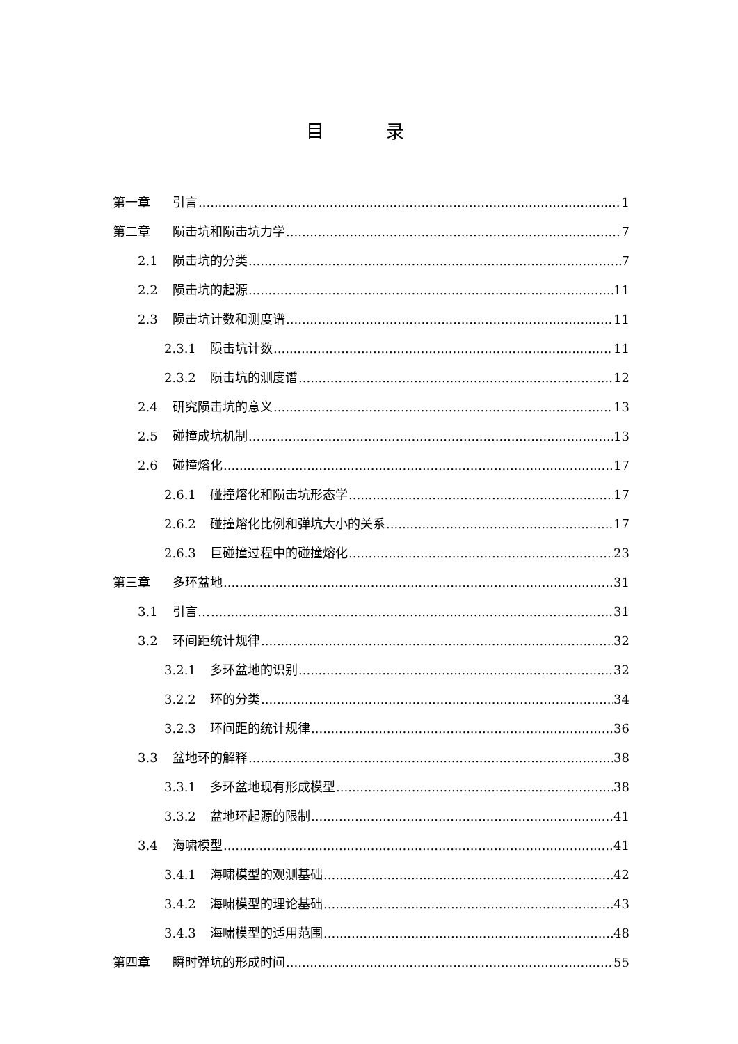目 录
第一章 引言 1
第二章 陨击坑和陨击坑力学 7
2.1 陨击坑的分类 7
2.2 陨击坑的起源 11
2.3 陨击坑计数和测度谱 11
2.3.1 陨击坑计数 11
2.3.2 陨击坑的测度谱 12
2.4 研究陨击坑的意义 13
2.5 碰撞成坑机制 13
2.6 碰撞熔化 17
2.6.1 碰撞熔化和陨击坑形态学 17
2.6.2 碰撞熔化比例和弹坑大小的关系 17
2.6.3 巨碰撞过程中的碰撞熔化 23
第三章 多环盆地 31
3.1 引言… 31
3.2 环间距统计规律 32
3.2.1 多环盆地的识别 32
3.2.2 环的分类 34
3.2.3 环间距的统计规律 36
3.3 盆地环的解释 38
3.3.1 多环盆地现有形成模型 38
3.3.2 盆地环起源的限制 41
3.4 海啸模型 41
3.4.1 海啸模型的观测基础 42
3.4.2 海啸模型的理论基础 43
3.4.3 海啸模型的适用范围 48
第四章 瞬时弹坑的形成时间 55